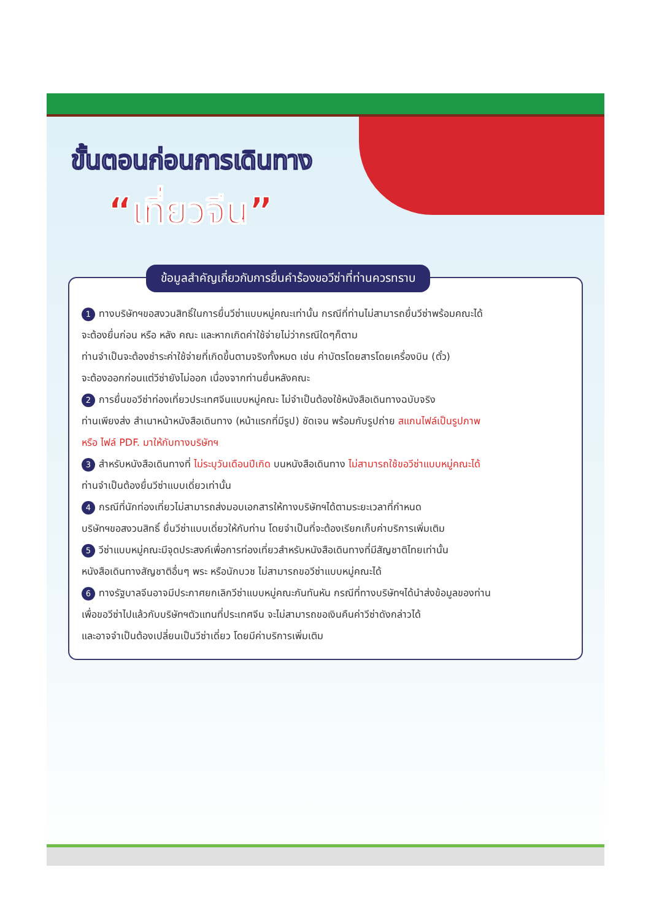ขั้นตอนก่อนการเดินทาง
“เที่ยวจีน”
ข้อมูลสำคัญเกี่ยวกับการยื่นคำร้องขอวีซ่าที่ท่านควรทราบ
1 ทางบริษัทฯขอสงวนสิทธิ์ในการยื่นวีซ่าแบบหมู่คณะเท่านั้น กรณีที่ท่านไม่สามารถยื่นวีซ่าพร้อมคณะได้
จะต้องยื่นก่อน หรือ หลัง คณะ และหากเกิดค่าใช้จ่ายไม่ว่ากรณีใดๆก็ตาม
ท่านจำเป็นจะต้องชำระค่าใช้จ่ายที่เกิดขึ้นตามจริงทั้งหมด เช่น ค่าบัตรโดยสารโดยเครื่องบิน (ตั๋ว)
จะต้องออกก่อนแต่วีซ่ายังไม่ออก เนื่องจากท่านยื่นหลังคณะ
2 การยื่นขอวีซ่าท่องเที่ยวประเทศจีนแบบหมู่คณะ ไม่จำเป็นต้องใช้หนังสือเดินทางฉบับจริง
ท่านเพียงส่ง สำเนาหน้าหนังสือเดินทาง (หน้าแรกที่มีรูป) ชัดเจน พร้อมกับรูปถ่าย สแกนไฟล์เป็นรูปภาพ
หรือ ไฟล์ PDF. มาให้กับทางบริษัทฯ
3 สำหรับหนังสือเดินทางที่ ไม่ระบุวันเดือนปีเกิด บนหนังสือเดินทาง ไม่สามารถใช้ขอวีซ่าแบบหมู่คณะได้
ท่านจำเป็นต้องยื่นวีซ่าแบบเดี่ยวเท่านั้น
4 กรณีที่นักท่องเที่ยวไม่สามารถส่งมอบเอกสารให้ทางบริษัทฯได้ตามระยะเวลาที่กำหนด
บริษัทฯขอสงวนสิทธิ์ ยื่นวีซ่าแบบเดี่ยวให้กับท่าน โดยจำเป็นที่จะต้องเรียกเก็บค่าบริการเพิ่มเติม
5 วีซ่าแบบหมู่คณะมีจุดประสงค์เพื่อการท่องเที่ยวสำหรับหนังสือเดินทางที่มีสัญชาติไทยเท่านั้น
หนังสือเดินทางสัญชาติอื่นๆ พระ หรือนักบวช ไม่สามารถขอวีซ่าแบบหมู่คณะได้
6 ทางรัฐบาลจีนอาจมีประกาศยกเลิกวีซ่าแบบหมู่คณะกันทันหัน กรณีที่ทางบริษัทฯได้นำส่งข้อมูลของท่าน
เพื่อขอวีซ่าไปแล้วกับบริษัทฯตัวแทนที่ประเทศจีน จะไม่สามารถขอเงินคืนค่าวีซ่าดังกล่าวได้
และอาจจำเป็นต้องเปลี่ยนเป็นวีซ่าเดี่ยว โดยมีค่าบริการเพิ่มเติม